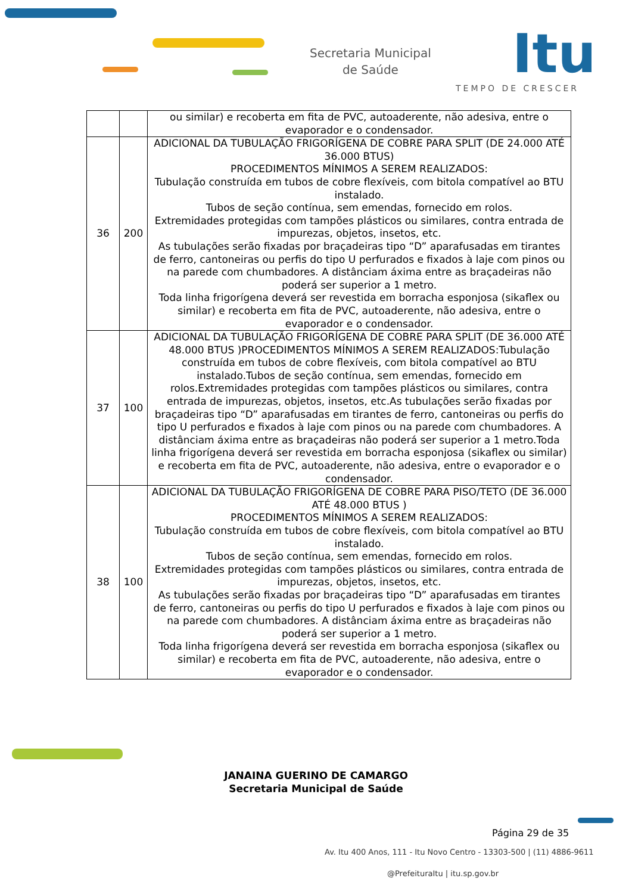Secretaria Municipal
de Saúde
Itu
TEMPO DE CRESCER
| | | ou similar) e recoberta em fita de PVC, autoaderente, não adesiva, entre o evaporador e o condensador. |
| 36 | 200 | ADICIONAL DA TUBULAÇÃO FRIGORÍGENA DE COBRE PARA SPLIT (DE 24.000 ATÉ 36.000 BTUS) PROCEDIMENTOS MÍNIMOS A SEREM REALIZADOS: Tubulação construída em tubos de cobre flexíveis, com bitola compatível ao BTU instalado. Tubos de seção contínua, sem emendas, fornecido em rolos. Extremidades protegidas com tampões plásticos ou similares, contra entrada de impurezas, objetos, insetos, etc. As tubulações serão fixadas por braçadeiras tipo “D” aparafusadas em tirantes de ferro, cantoneiras ou perfis do tipo U perfurados e fixados à laje com pinos ou na parede com chumbadores. A distânciam áxima entre as braçadeiras não poderá ser superior a 1 metro. Toda linha frigorígena deverá ser revestida em borracha esponjosa (sikaflex ou similar) e recoberta em fita de PVC, autoaderente, não adesiva, entre o evaporador e o condensador. |
| 37 | 100 | ADICIONAL DA TUBULAÇÃO FRIGORÍGENA DE COBRE PARA SPLIT (DE 36.000 ATÉ 48.000 BTUS )PROCEDIMENTOS MÍNIMOS A SEREM REALIZADOS:Tubulação construída em tubos de cobre flexíveis, com bitola compatível ao BTU instalado.Tubos de seção contínua, sem emendas, fornecido em rolos.Extremidades protegidas com tampões plásticos ou similares, contra entrada de impurezas, objetos, insetos, etc.As tubulações serão fixadas por braçadeiras tipo “D” aparafusadas em tirantes de ferro, cantoneiras ou perfis do tipo U perfurados e fixados à laje com pinos ou na parede com chumbadores. A distânciam áxima entre as braçadeiras não poderá ser superior a 1 metro.Toda linha frigorígena deverá ser revestida em borracha esponjosa (sikaflex ou similar) e recoberta em fita de PVC, autoaderente, não adesiva, entre o evaporador e o condensador. |
| 38 | 100 | ADICIONAL DA TUBULAÇÃO FRIGORÍGENA DE COBRE PARA PISO/TETO (DE 36.000 ATÉ 48.000 BTUS ) PROCEDIMENTOS MÍNIMOS A SEREM REALIZADOS: Tubulação construída em tubos de cobre flexíveis, com bitola compatível ao BTU instalado. Tubos de seção contínua, sem emendas, fornecido em rolos. Extremidades protegidas com tampões plásticos ou similares, contra entrada de impurezas, objetos, insetos, etc. As tubulações serão fixadas por braçadeiras tipo “D” aparafusadas em tirantes de ferro, cantoneiras ou perfis do tipo U perfurados e fixados à laje com pinos ou na parede com chumbadores. A distânciam áxima entre as braçadeiras não poderá ser superior a 1 metro. Toda linha frigorígena deverá ser revestida em borracha esponjosa (sikaflex ou similar) e recoberta em fita de PVC, autoaderente, não adesiva, entre o evaporador e o condensador. |
JANAINA GUERINO DE CAMARGO
Secretaria Municipal de Saúde
Página 29 de 35
Av. Itu 400 Anos, 111 - Itu Novo Centro - 13303-500 | (11) 4886-9611
@PrefeituraItu | itu.sp.gov.br